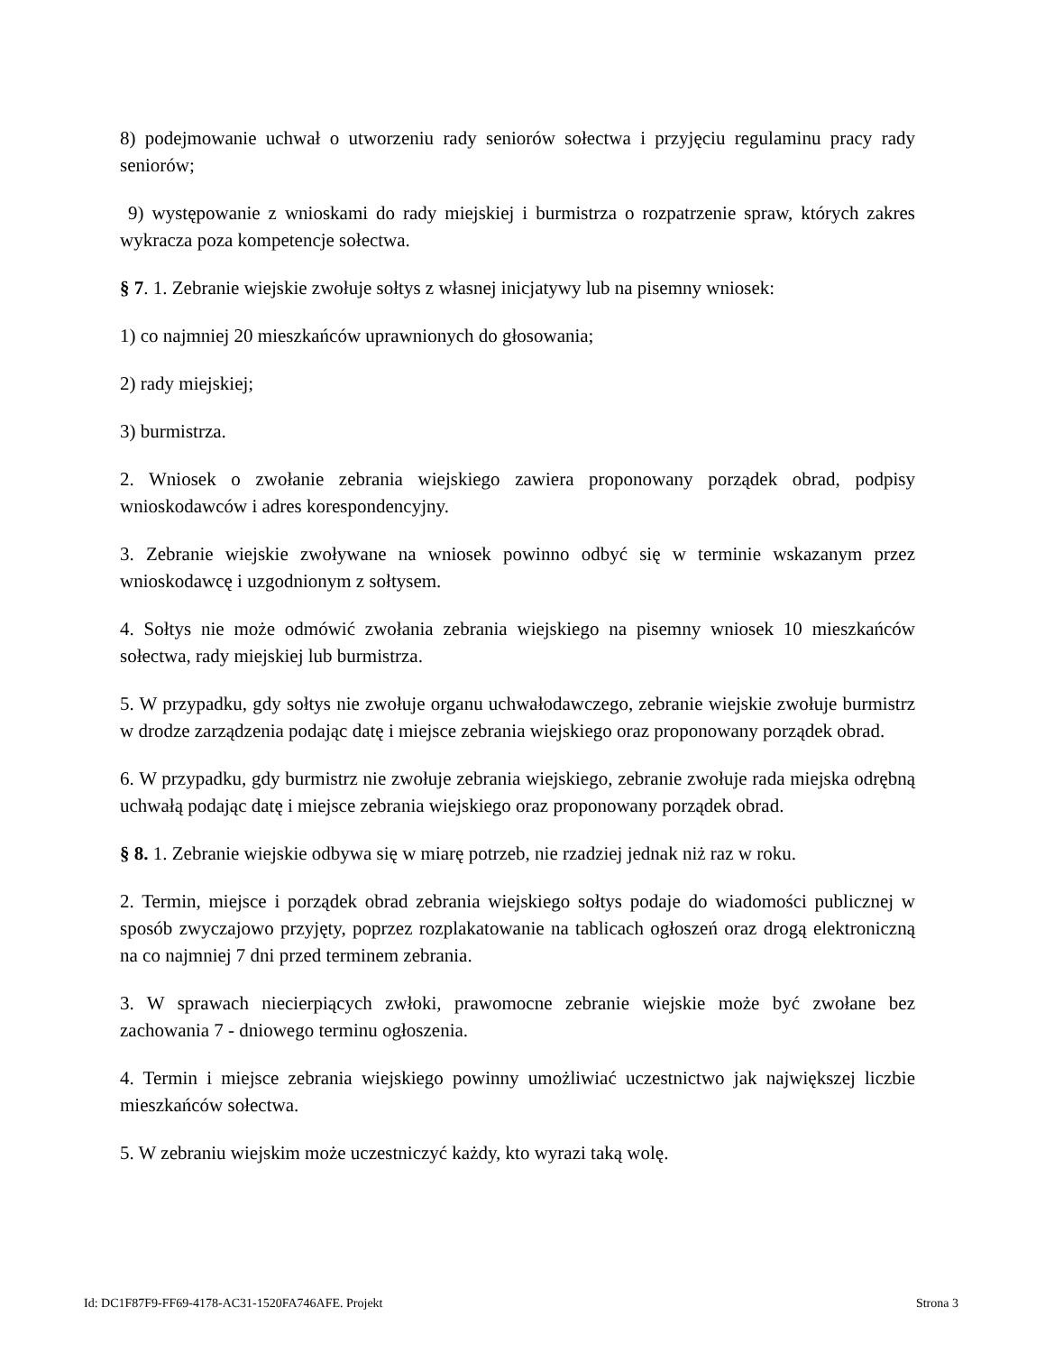8) podejmowanie uchwał o utworzeniu rady seniorów sołectwa i przyjęciu regulaminu pracy rady seniorów;
9) występowanie z wnioskami do rady miejskiej i burmistrza o rozpatrzenie spraw, których zakres wykracza poza kompetencje sołectwa.
§ 7. 1. Zebranie wiejskie zwołuje sołtys z własnej inicjatywy lub na pisemny wniosek:
1) co najmniej 20 mieszkańców uprawnionych do głosowania;
2) rady miejskiej;
3) burmistrza.
2. Wniosek o zwołanie zebrania wiejskiego zawiera proponowany porządek obrad, podpisy wnioskodawców i adres korespondencyjny.
3. Zebranie wiejskie zwoływane na wniosek powinno odbyć się w terminie wskazanym przez wnioskodawcę i uzgodnionym z sołtysem.
4. Sołtys nie może odmówić zwołania zebrania wiejskiego na pisemny wniosek 10 mieszkańców sołectwa, rady miejskiej lub burmistrza.
5. W przypadku, gdy sołtys nie zwołuje organu uchwałodawczego, zebranie wiejskie zwołuje burmistrz w drodze zarządzenia podając datę i miejsce zebrania wiejskiego oraz proponowany porządek obrad.
6. W przypadku, gdy burmistrz nie zwołuje zebrania wiejskiego, zebranie zwołuje rada miejska odrębną uchwałą podając datę i miejsce zebrania wiejskiego oraz proponowany porządek obrad.
§ 8. 1. Zebranie wiejskie odbywa się w miarę potrzeb, nie rzadziej jednak niż raz w roku.
2. Termin, miejsce i porządek obrad zebrania wiejskiego sołtys podaje do wiadomości publicznej w sposób zwyczajowo przyjęty, poprzez rozplakatowanie na tablicach ogłoszeń oraz drogą elektroniczną na co najmniej 7 dni przed terminem zebrania.
3. W sprawach niecierpiących zwłoki, prawomocne zebranie wiejskie może być zwołane bez zachowania 7 - dniowego terminu ogłoszenia.
4. Termin i miejsce zebrania wiejskiego powinny umożliwiać uczestnictwo jak największej liczbie mieszkańców sołectwa.
5. W zebraniu wiejskim może uczestniczyć każdy, kto wyrazi taką wolę.
Id: DC1F87F9-FF69-4178-AC31-1520FA746AFE. Projekt Strona 3